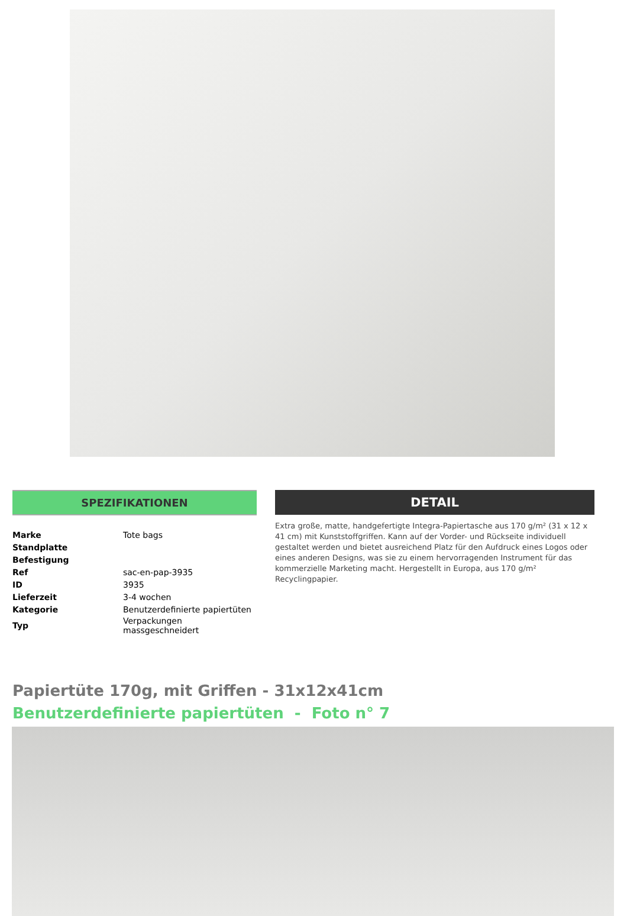SPEZIFIKATIONEN
| Marke | Tote bags |
| Standplatte | |
| Befestigung | |
| Ref | sac-en-pap-3935 |
| ID | 3935 |
| Lieferzeit | 3-4 wochen |
| Kategorie | Benutzerdefinierte papiertüten |
| Typ | Verpackungen massgeschneidert |
DETAIL
Extra große, matte, handgefertigte Integra-Papiertasche aus 170 g/m² (31 x 12 x 41 cm) mit Kunststoffgriffen. Kann auf der Vorder- und Rückseite individuell gestaltet werden und bietet ausreichend Platz für den Aufdruck eines Logos oder eines anderen Designs, was sie zu einem hervorragenden Instrument für das kommerzielle Marketing macht. Hergestellt in Europa, aus 170 g/m² Recyclingpapier.
Papiertüte 170g, mit Griffen - 31x12x41cm
Benutzerdefinierte papiertüten - Foto n° 7